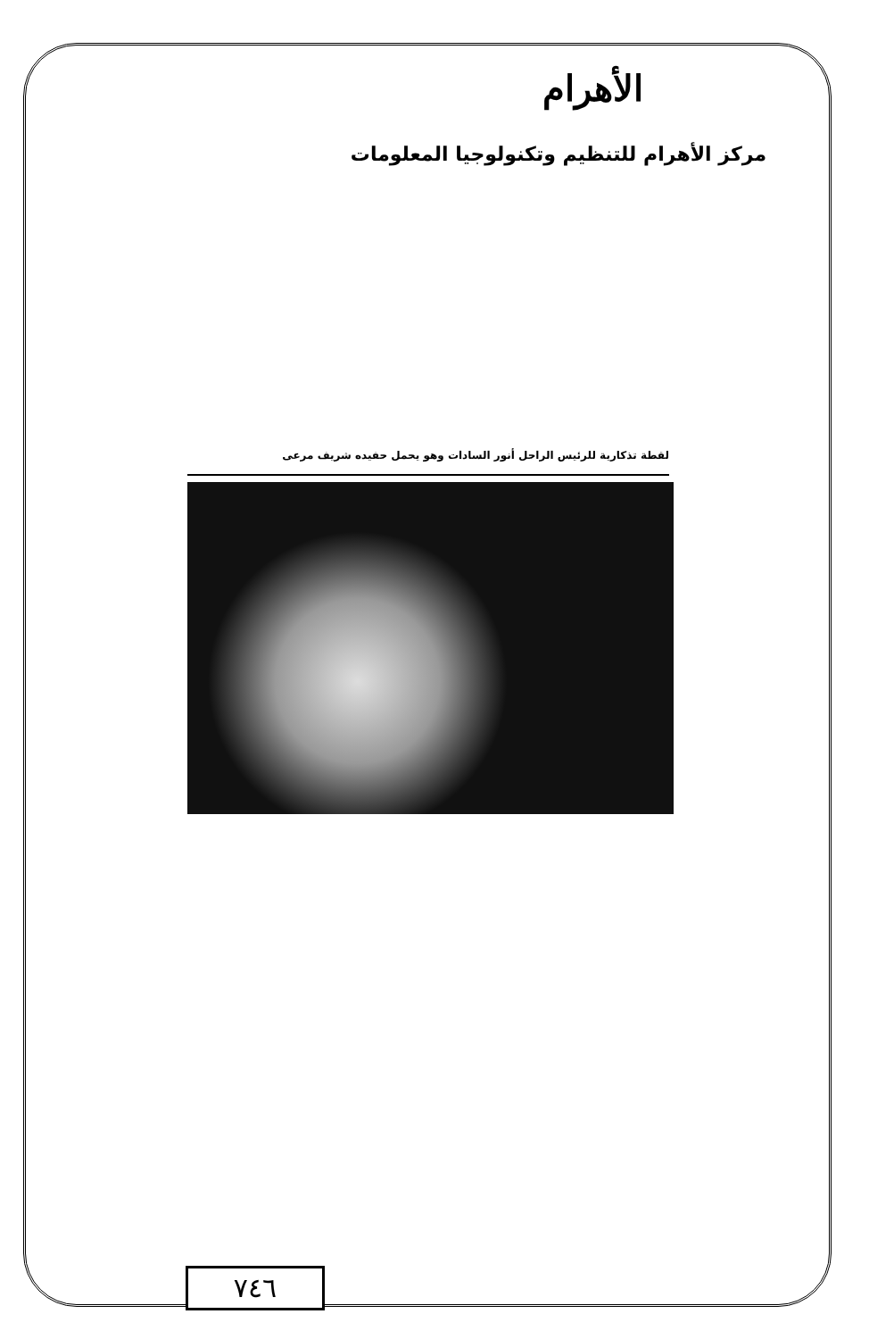الأهرام
مركز الأهرام للتنظيم وتكنولوجيا المعلومات
لقطة تذكارية للرئيس الراحل أنور السادات وهو يحمل حفيده شريف مرعى
٧٤٦